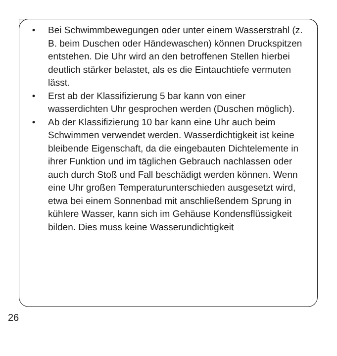• Bei Schwimmbewegungen oder unter einem Was­serstrahl (z. B. beim Duschen oder Händewaschen) können Druckspitzen entstehen. Die Uhr wird an den betroffenen Stellen hierbei deutlich stärker belastet, als es die Eintauchtiefe vermuten lässt.
• Erst ab der Klassifizierung 5 bar kann von einer wasserdichten Uhr gesprochen werden (Duschen möglich).
• Ab der Klassifizierung 10 bar kann eine Uhr auch beim Schwimmen verwendet werden. Wasserdichtigkeit ist keine bleibende Eigenschaft, da die eingebauten Dichtelemente in ihrer Funktion und im täglichen Gebrauch nachlassen oder auch durch Stoß und Fall beschädigt werden können. Wenn eine Uhr großen Temperaturunterschieden ausgesetzt wird, etwa bei einem Sonnenbad mit anschließendem Sprung in kühlere Wasser, kann sich im Gehäuse Kondensflüs­sigkeit bilden. Dies muss keine Wasserundichtigkeit
26